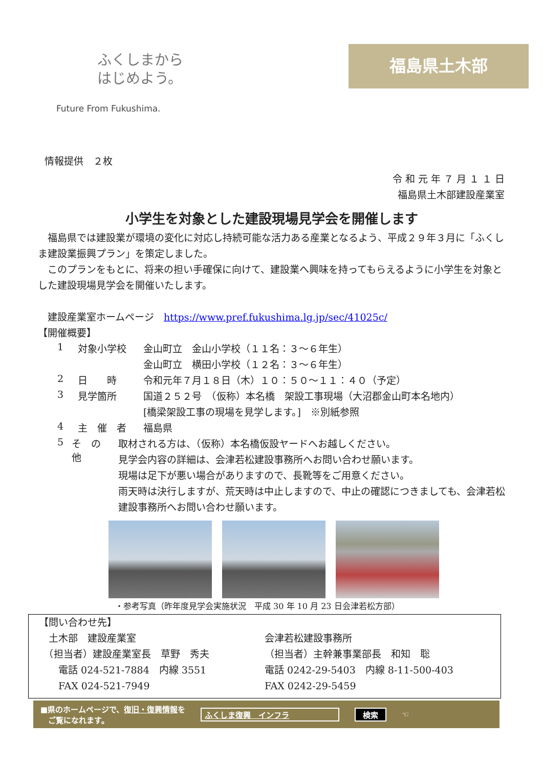ふくしまから
はじめよう。
Future From Fukushima.
福島県土木部
情報提供　２枚
令 和 元 年 ７ 月 １ １ 日
福島県土木部建設産業室
小学生を対象とした建設現場見学会を開催します
　福島県では建設業が環境の変化に対応し持続可能な活力ある産業となるよう、平成２９年３月に「ふくしま建設業振興プラン」を策定しました。
　このプランをもとに、将来の担い手確保に向けて、建設業へ興味を持ってもらえるように小学生を対象とした建設現場見学会を開催いたします。
　建設産業室ホームページ　https://www.pref.fukushima.lg.jp/sec/41025c/
【開催概要】
1 対象小学校
金山町立　金山小学校（１１名：３～６年生）
金山町立　横田小学校（１２名：３～６年生）
2 日　　時
令和元年７月１８日（木）１０：５０～１１：４０（予定）
3 見学箇所
国道２５２号　（仮称）本名橋　架設工事現場（大沼郡金山町本名地内）
[橋梁架設工事の現場を見学します。]　※別紙参照
4 主　催　者
福島県
5 そ　の　他
取材される方は、（仮称）本名橋仮設ヤードへお越しください。
見学会内容の詳細は、会津若松建設事務所へお問い合わせ願います。
現場は足下が悪い場合がありますので、長靴等をご用意ください。
雨天時は決行しますが、荒天時は中止しますので、中止の確認につきましても、会津若松建設事務所へお問い合わせ願います。
・参考写真（昨年度見学会実施状況　平成 30 年 10 月 23 日会津若松方部）
【問い合わせ先】
　土木部　建設産業室
　（担当者）建設産業室長　草野　秀夫
　　電話 024-521-7884　内線 3551
　　FAX 024-521-7949
会津若松建設事務所
（担当者）主幹兼事業部長　和知　聡
電話 0242-29-5403　内線 8-11-500-403
FAX 0242-29-5459
■県のホームページで、復旧・復興情報を
　ご覧になれます。 ふくしま復興　インフラ 検索 ☜